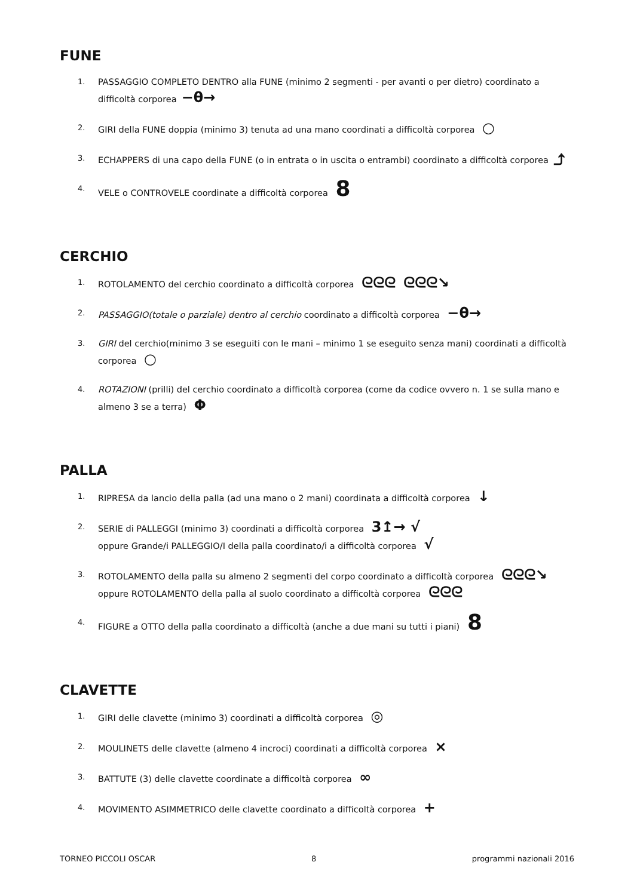FUNE
1. PASSAGGIO COMPLETO DENTRO alla FUNE (minimo 2 segmenti - per avanti o per dietro) coordinato a difficoltà corporea −θ→
2. GIRI della FUNE doppia (minimo 3) tenuta ad una mano coordinati a difficoltà corporea ○
3. ECHAPPERS di una capo della FUNE (o in entrata o in uscita o entrambi) coordinato a difficoltà corporea ⤴
4. VELE o CONTROVELE coordinate a difficoltà corporea 8
CERCHIO
1. ROTOLAMENTO del cerchio coordinato a difficoltà corporea ᘓᘓᘓ ᘓᘓᘓ↘
2. PASSAGGIO(totale o parziale) dentro al cerchio coordinato a difficoltà corporea −θ→
3. GIRI del cerchio(minimo 3 se eseguiti con le mani – minimo 1 se eseguito senza mani) coordinati a difficoltà corporea ○
4. ROTAZIONI (prilli) del cerchio coordinato a difficoltà corporea (come da codice ovvero n. 1 se sulla mano e almeno 3 se a terra) Φ
PALLA
1. RIPRESA da lancio della palla (ad una mano o 2 mani) coordinata a difficoltà corporea ↓
2. SERIE di PALLEGGI (minimo 3) coordinati a difficoltà corporea 3↥→ √
oppure Grande/i PALLEGGIO/I della palla coordinato/i a difficoltà corporea √
3. ROTOLAMENTO della palla su almeno 2 segmenti del corpo coordinato a difficoltà corporea ᘓᘓᘓ↘
oppure ROTOLAMENTO della palla al suolo coordinato a difficoltà corporea ᘓᘓᘓ
4. FIGURE a OTTO della palla coordinato a difficoltà (anche a due mani su tutti i piani) 8
CLAVETTE
1. GIRI delle clavette (minimo 3) coordinati a difficoltà corporea ◎
2. MOULINETS delle clavette (almeno 4 incroci) coordinati a difficoltà corporea ×
3. BATTUTE (3) delle clavette coordinate a difficoltà corporea ∞
4. MOVIMENTO ASIMMETRICO delle clavette coordinato a difficoltà corporea +
TORNEO PICCOLI OSCAR 8 programmi nazionali 2016